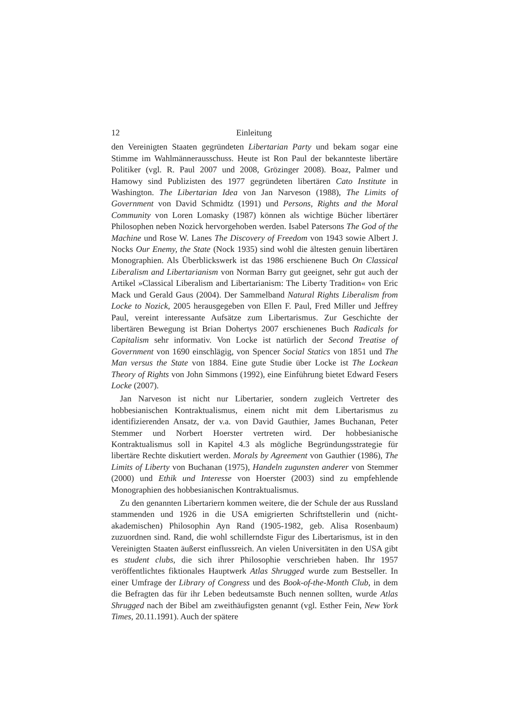12 Einleitung
den Vereinigten Staaten gegründeten Libertarian Party und bekam sogar eine Stimme im Wahlmännerausschuss. Heute ist Ron Paul der bekannteste libertäre Politiker (vgl. R. Paul 2007 und 2008, Grözinger 2008). Boaz, Palmer und Hamowy sind Publizisten des 1977 gegründeten libertären Cato Institute in Washington. The Libertarian Idea von Jan Narveson (1988), The Limits of Government von David Schmidtz (1991) und Persons, Rights and the Moral Community von Loren Lomasky (1987) können als wichtige Bücher libertärer Philosophen neben Nozick hervorgehoben werden. Isabel Patersons The God of the Machine und Rose W. Lanes The Discovery of Freedom von 1943 sowie Albert J. Nocks Our Enemy, the State (Nock 1935) sind wohl die ältesten genuin libertären Monographien. Als Überblickswerk ist das 1986 erschienene Buch On Classical Liberalism and Libertarianism von Norman Barry gut geeignet, sehr gut auch der Artikel »Classical Liberalism and Libertarianism: The Liberty Tradition« von Eric Mack und Gerald Gaus (2004). Der Sammelband Natural Rights Liberalism from Locke to Nozick, 2005 herausgegeben von Ellen F. Paul, Fred Miller und Jeffrey Paul, vereint interessante Aufsätze zum Libertarismus. Zur Geschichte der libertären Bewegung ist Brian Dohertys 2007 erschienenes Buch Radicals for Capitalism sehr informativ. Von Locke ist natürlich der Second Treatise of Government von 1690 einschlägig, von Spencer Social Statics von 1851 und The Man versus the State von 1884. Eine gute Studie über Locke ist The Lockean Theory of Rights von John Simmons (1992), eine Einführung bietet Edward Fesers Locke (2007).
Jan Narveson ist nicht nur Libertarier, sondern zugleich Vertreter des hobbesianischen Kontraktualismus, einem nicht mit dem Libertarismus zu identifizierenden Ansatz, der v.a. von David Gauthier, James Buchanan, Peter Stemmer und Norbert Hoerster vertreten wird. Der hobbesianische Kontraktualismus soll in Kapitel 4.3 als mögliche Begründungsstrategie für libertäre Rechte diskutiert werden. Morals by Agreement von Gauthier (1986), The Limits of Liberty von Buchanan (1975), Handeln zugunsten anderer von Stemmer (2000) und Ethik und Interesse von Hoerster (2003) sind zu empfehlende Monographien des hobbesianischen Kontraktualismus.
Zu den genannten Libertariern kommen weitere, die der Schule der aus Russland stammenden und 1926 in die USA emigrierten Schriftstellerin und (nicht-akademischen) Philosophin Ayn Rand (1905-1982, geb. Alisa Rosenbaum) zuzuordnen sind. Rand, die wohl schillerndste Figur des Libertarismus, ist in den Vereinigten Staaten äußerst einflussreich. An vielen Universitäten in den USA gibt es student clubs, die sich ihrer Philosophie verschrieben haben. Ihr 1957 veröffentlichtes fiktionales Hauptwerk Atlas Shrugged wurde zum Bestseller. In einer Umfrage der Library of Congress und des Book-of-the-Month Club, in dem die Befragten das für ihr Leben bedeutsamste Buch nennen sollten, wurde Atlas Shrugged nach der Bibel am zweithäufigsten genannt (vgl. Esther Fein, New York Times, 20.11.1991). Auch der spätere